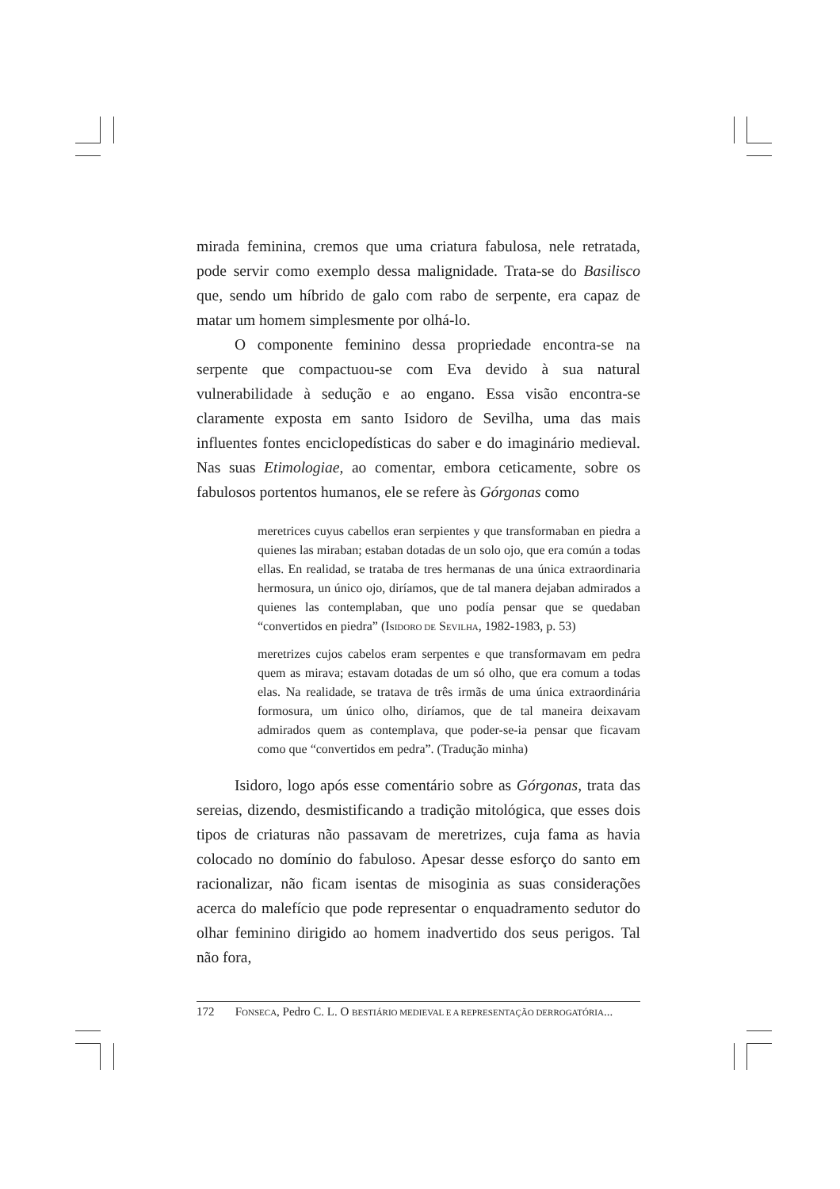mirada feminina, cremos que uma criatura fabulosa, nele retratada, pode servir como exemplo dessa malignidade. Trata-se do Basilisco que, sendo um híbrido de galo com rabo de serpente, era capaz de matar um homem simplesmente por olhá-lo.
O componente feminino dessa propriedade encontra-se na serpente que compactuou-se com Eva devido à sua natural vulnerabilidade à sedução e ao engano. Essa visão encontra-se claramente exposta em santo Isidoro de Sevilha, uma das mais influentes fontes enciclopedísticas do saber e do imaginário medieval. Nas suas Etimologiae, ao comentar, embora ceticamente, sobre os fabulosos portentos humanos, ele se refere às Górgonas como
meretrices cuyus cabellos eran serpientes y que transformaban en piedra a quienes las miraban; estaban dotadas de un solo ojo, que era común a todas ellas. En realidad, se trataba de tres hermanas de una única extraordinaria hermosura, un único ojo, diríamos, que de tal manera dejaban admirados a quienes las contemplaban, que uno podía pensar que se quedaban “convertidos en piedra” (ISIDORO DE SEVILHA, 1982-1983, p. 53)
meretrizes cujos cabelos eram serpentes e que transformavam em pedra quem as mirava; estavam dotadas de um só olho, que era comum a todas elas. Na realidade, se tratava de três irmãs de uma única extraordinária formosura, um único olho, diríamos, que de tal maneira deixavam admirados quem as contemplava, que poder-se-ia pensar que ficavam como que “convertidos em pedra”. (Tradução minha)
Isidoro, logo após esse comentário sobre as Górgonas, trata das sereias, dizendo, desmistificando a tradição mitológica, que esses dois tipos de criaturas não passavam de meretrizes, cuja fama as havia colocado no domínio do fabuloso. Apesar desse esforço do santo em racionalizar, não ficam isentas de misoginia as suas considerações acerca do malefício que pode representar o enquadramento sedutor do olhar feminino dirigido ao homem inadvertido dos seus perigos. Tal não fora,
172 FONSECA, Pedro C. L. O BESTIÁRIO MEDIEVAL E A REPRESENTAÇÃO DERROGATÓRIA...